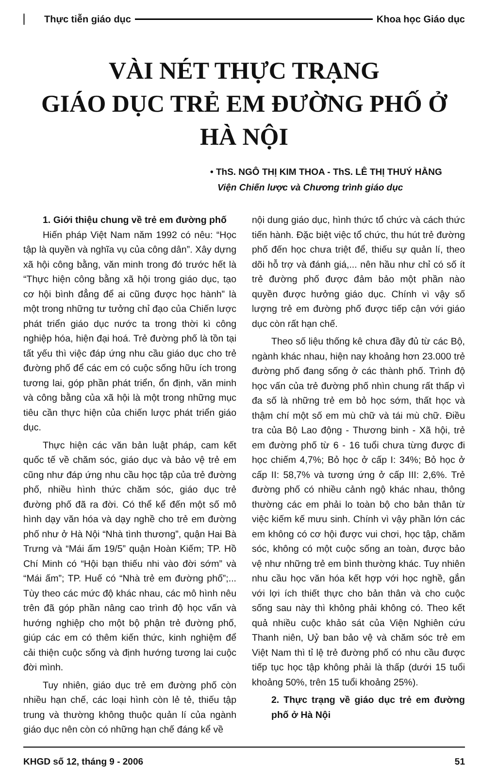Thực tiễn giáo dục Khoa học Giáo dục
VÀI NÉT THỰC TRẠNG
GIÁO DỤC TRẺ EM ĐƯỜNG PHỐ Ở HÀ NỘI
• ThS. NGÔ THỊ KIM THOA - ThS. LÊ THỊ THUÝ HẰNG
Viện Chiến lược và Chương trình giáo dục
1. Giới thiệu chung về trẻ em đường phố
Hiến pháp Việt Nam năm 1992 có nêu: “Học tập là quyền và nghĩa vụ của công dân”. Xây dựng xã hội công bằng, văn minh trong đó trước hết là “Thực hiện công bằng xã hội trong giáo dục, tạo cơ hội bình đẳng để ai cũng được học hành” là một trong những tư tưởng chỉ đạo của Chiến lược phát triển giáo dục nước ta trong thời kì công nghiệp hóa, hiện đại hoá. Trẻ đường phố là tồn tại tất yếu thì việc đáp ứng nhu cầu giáo dục cho trẻ đường phố để các em có cuộc sống hữu ích trong tương lai, góp phần phát triển, ổn định, văn minh và công bằng của xã hội là một trong những mục tiêu cần thực hiện của chiến lược phát triển giáo dục.
Thực hiện các văn bản luật pháp, cam kết quốc tế về chăm sóc, giáo dục và bảo vệ trẻ em cũng như đáp ứng nhu cầu học tập của trẻ đường phố, nhiều hình thức chăm sóc, giáo dục trẻ đường phố đã ra đời. Có thể kể đến một số mô hình dạy văn hóa và dạy nghề cho trẻ em đường phố như ở Hà Nội “Nhà tình thương”, quận Hai Bà Trưng và “Mái ấm 19/5” quận Hoàn Kiếm; TP. Hồ Chí Minh có “Hội bạn thiếu nhi vào đời sớm” và “Mái ấm”; TP. Huế có “Nhà trẻ em đường phố”;... Tùy theo các mức độ khác nhau, các mô hình nêu trên đã góp phần nâng cao trình độ học vấn và hướng nghiệp cho một bộ phận trẻ đường phố, giúp các em có thêm kiến thức, kinh nghiệm để cải thiện cuộc sống và định hướng tương lai cuộc đời mình.
Tuy nhiên, giáo dục trẻ em đường phố còn nhiều hạn chế, các loại hình còn lẻ tẻ, thiếu tập trung và thường không thuộc quản lí của ngành giáo dục nên còn có những hạn chế đáng kể về
nội dung giáo dục, hình thức tổ chức và cách thức tiến hành. Đặc biệt việc tổ chức, thu hút trẻ đường phố đến học chưa triệt để, thiếu sự quản lí, theo dõi hỗ trợ và đánh giá,... nên hầu như chỉ có số ít trẻ đường phố được đảm bảo một phần nào quyền được hưởng giáo dục. Chính vì vậy số lượng trẻ em đường phố được tiếp cận với giáo dục còn rất hạn chế.
Theo số liệu thống kê chưa đầy đủ từ các Bộ, ngành khác nhau, hiện nay khoảng hơn 23.000 trẻ đường phố đang sống ở các thành phố. Trình độ học vấn của trẻ đường phố nhìn chung rất thấp vì đa số là những trẻ em bỏ học sớm, thất học và thậm chí một số em mù chữ và tái mù chữ. Điều tra của Bộ Lao động - Thương binh - Xã hội, trẻ em đường phố từ 6 - 16 tuổi chưa từng được đi học chiếm 4,7%; Bỏ học ở cấp I: 34%; Bỏ học ở cấp II: 58,7% và tương ứng ở cấp III: 2,6%. Trẻ đường phố có nhiều cảnh ngộ khác nhau, thông thường các em phải lo toàn bộ cho bản thân từ việc kiếm kế mưu sinh. Chính vì vậy phần lớn các em không có cơ hội được vui chơi, học tập, chăm sóc, không có một cuộc sống an toàn, được bảo vệ như những trẻ em bình thường khác. Tuy nhiên nhu cầu học văn hóa kết hợp với học nghề, gắn với lợi ích thiết thực cho bản thân và cho cuộc sống sau này thì không phải không có. Theo kết quả nhiều cuộc khảo sát của Viện Nghiên cứu Thanh niên, Uỷ ban bảo vệ và chăm sóc trẻ em Việt Nam thì tỉ lệ trẻ đường phố có nhu cầu được tiếp tục học tập không phải là thấp (dưới 15 tuổi khoảng 50%, trên 15 tuổi khoảng 25%).
2. Thực trạng về giáo dục trẻ em đường phố ở Hà Nội
KHGD số 12, tháng 9 - 2006 51